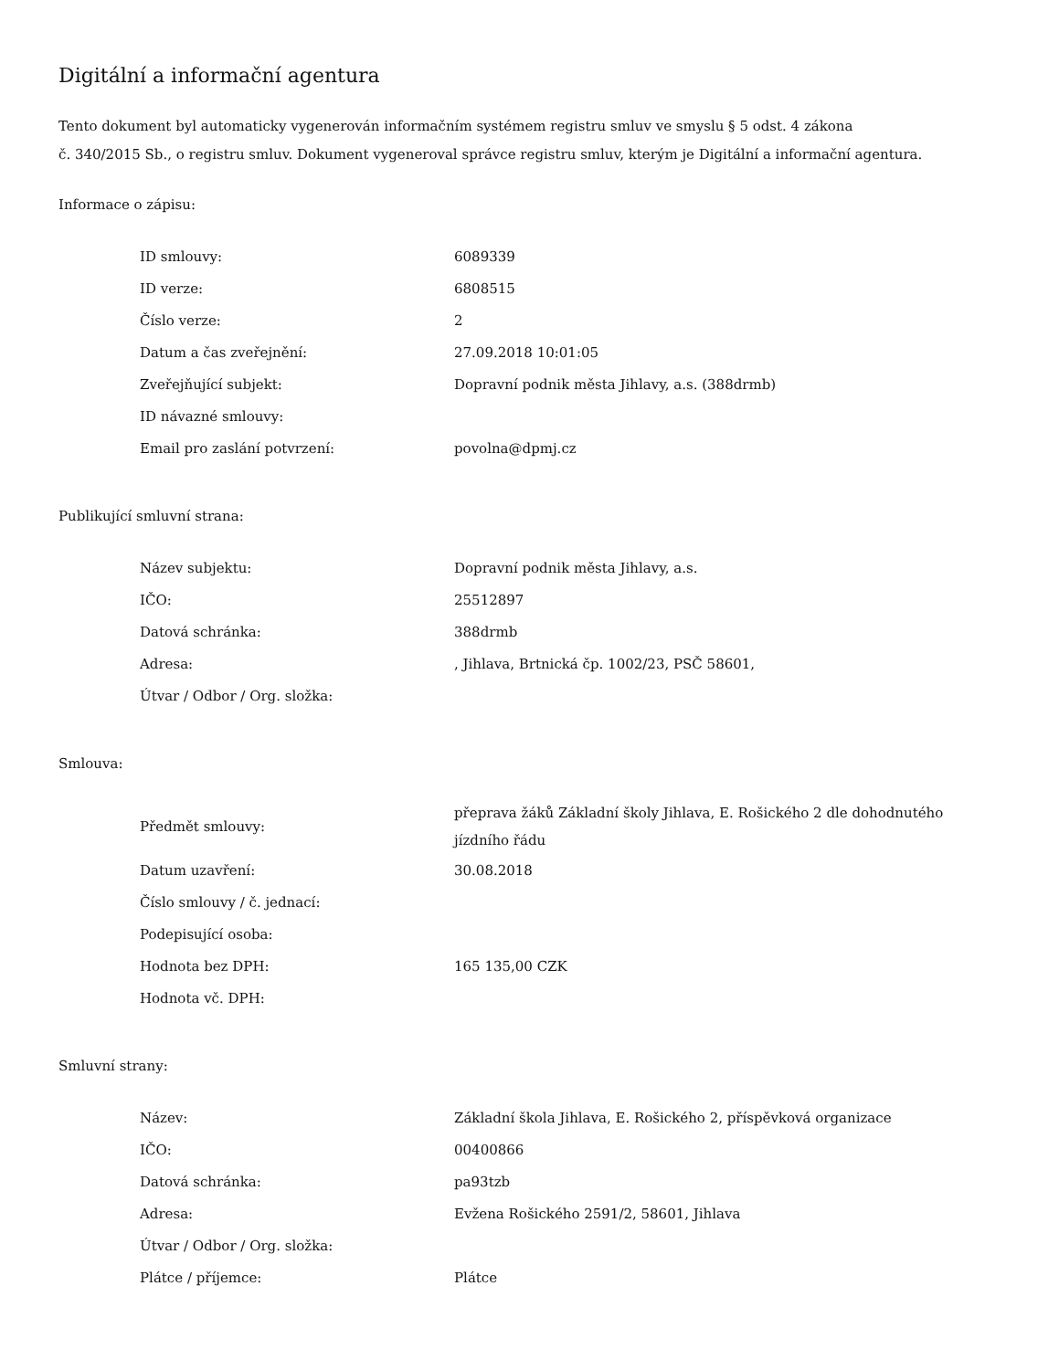Digitální a informační agentura
Tento dokument byl automaticky vygenerován informačním systémem registru smluv ve smyslu § 5 odst. 4 zákona
č. 340/2015 Sb., o registru smluv. Dokument vygeneroval správce registru smluv, kterým je Digitální a informační agentura.
Informace o zápisu:
| ID smlouvy: | 6089339 |
| ID verze: | 6808515 |
| Číslo verze: | 2 |
| Datum a čas zveřejnění: | 27.09.2018 10:01:05 |
| Zveřejňující subjekt: | Dopravní podnik města Jihlavy, a.s. (388drmb) |
| ID návazné smlouvy: | |
| Email pro zaslání potvrzení: | povolna@dpmj.cz |
Publikující smluvní strana:
| Název subjektu: | Dopravní podnik města Jihlavy, a.s. |
| IČO: | 25512897 |
| Datová schránka: | 388drmb |
| Adresa: | , Jihlava, Brtnická čp. 1002/23, PSČ 58601, |
| Útvar / Odbor / Org. složka: | |
Smlouva:
| Předmět smlouvy: | přeprava žáků Základní školy Jihlava, E. Rošického 2 dle dohodnutého jízdního řádu |
| Datum uzavření: | 30.08.2018 |
| Číslo smlouvy / č. jednací: | |
| Podepisující osoba: | |
| Hodnota bez DPH: | 165 135,00 CZK |
| Hodnota vč. DPH: | |
Smluvní strany:
| Název: | Základní škola Jihlava, E. Rošického 2, příspěvková organizace |
| IČO: | 00400866 |
| Datová schránka: | pa93tzb |
| Adresa: | Evžena Rošického 2591/2, 58601, Jihlava |
| Útvar / Odbor / Org. složka: | |
| Plátce / příjemce: | Plátce |